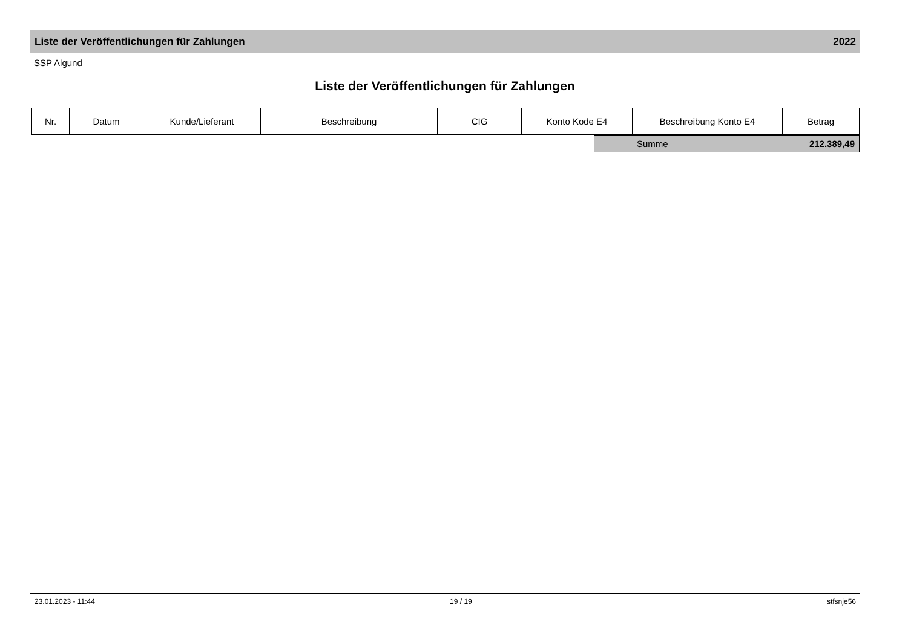Liste der Veröffentlichungen für Zahlungen 2022
SSP Algund
Liste der Veröffentlichungen für Zahlungen
| Nr. | Datum | Kunde/Lieferant | Beschreibung | CIG | Konto Kode E4 | Beschreibung Konto E4 | Betrag |
| --- | --- | --- | --- | --- | --- | --- | --- |
Summe 212.389,49
23.01.2023 - 11:44 19 / 19 stfsnje56